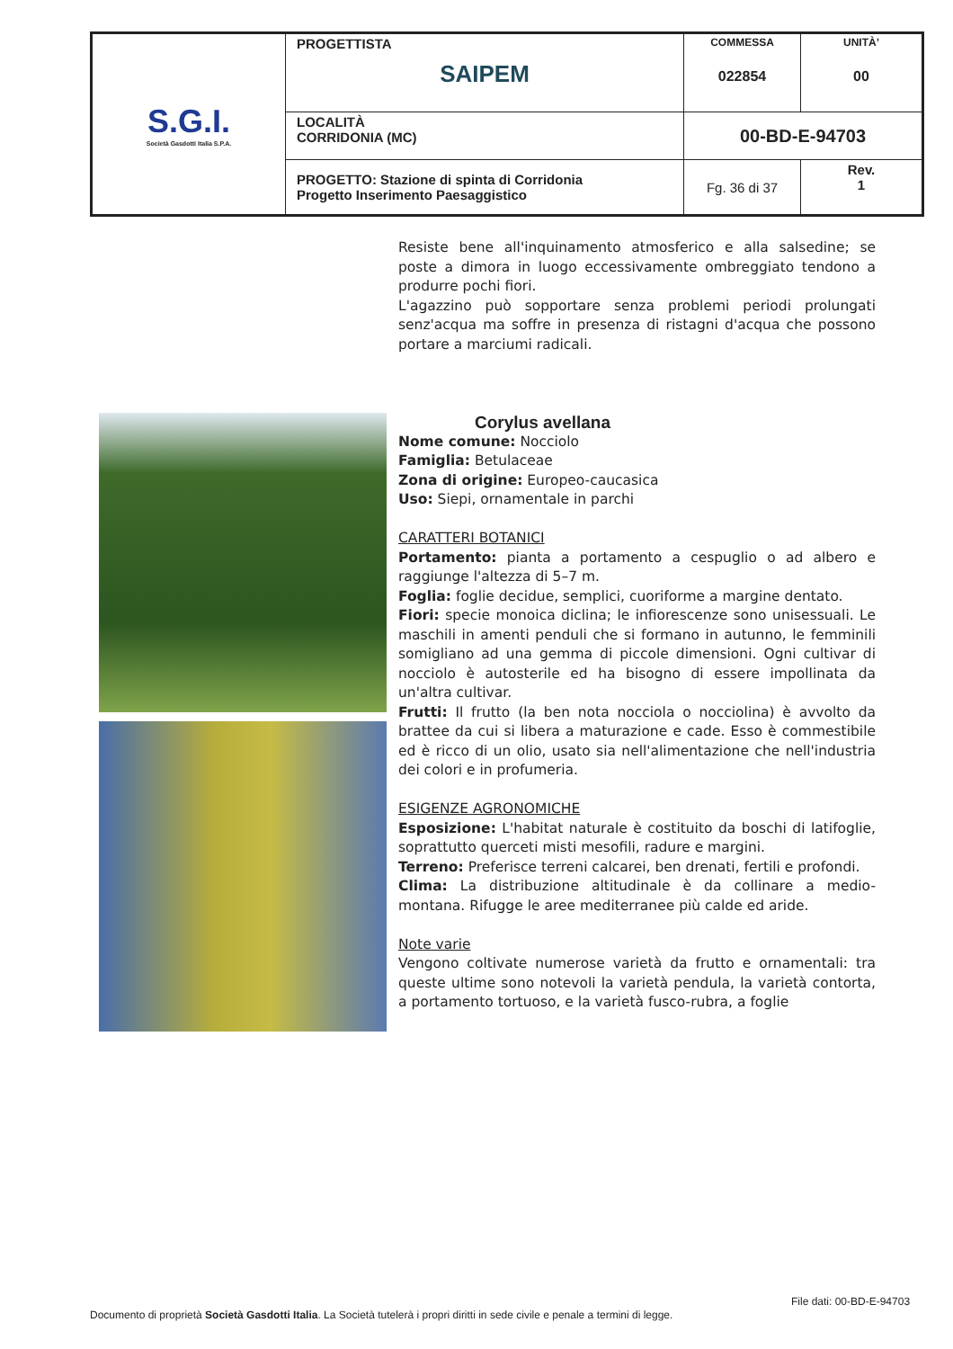| S.G.I. Società Gasdotti Italia S.P.A. | PROGETTISTA SAIPEM | COMMESSA 022854 | UNITÀ’ 00 |
| | LOCALITÀ CORRIDONIA (MC) | 00-BD-E-94703 | |
| | PROGETTO: Stazione di spinta di Corridonia Progetto Inserimento Paesaggistico | Fg. 36 di 37 | Rev. 1 |
Resiste bene all'inquinamento atmosferico e alla salsedine; se poste a dimora in luogo eccessivamente ombreggiato tendono a produrre pochi fiori.
L'agazzino può sopportare senza problemi periodi prolungati senz'acqua ma soffre in presenza di ristagni d'acqua che possono portare a marciumi radicali.
Corylus avellana
Nome comune: Nocciolo
Famiglia: Betulaceae
Zona di origine: Europeo-caucasica
Uso: Siepi, ornamentale in parchi
CARATTERI BOTANICI
Portamento: pianta a portamento a cespuglio o ad albero e raggiunge l'altezza di 5–7 m.
Foglia: foglie decidue, semplici, cuoriforme a margine dentato.
Fiori: specie monoica diclina; le infiorescenze sono unisessuali. Le maschili in amenti penduli che si formano in autunno, le femminili somigliano ad una gemma di piccole dimensioni. Ogni cultivar di nocciolo è autosterile ed ha bisogno di essere impollinata da un'altra cultivar.
Frutti: Il frutto (la ben nota nocciola o nocciolina) è avvolto da brattee da cui si libera a maturazione e cade. Esso è commestibile ed è ricco di un olio, usato sia nell'alimentazione che nell'industria dei colori e in profumeria.
ESIGENZE AGRONOMICHE
Esposizione: L'habitat naturale è costituito da boschi di latifoglie, soprattutto querceti misti mesofili, radure e margini.
Terreno: Preferisce terreni calcarei, ben drenati, fertili e profondi.
Clima: La distribuzione altitudinale è da collinare a medio-montana. Rifugge le aree mediterranee più calde ed aride.
Note varie
Vengono coltivate numerose varietà da frutto e ornamentali: tra queste ultime sono notevoli la varietà pendula, la varietà contorta, a portamento tortuoso, e la varietà fusco-rubra, a foglie
File dati: 00-BD-E-94703
Documento di proprietà Società Gasdotti Italia. La Società tutelerà i propri diritti in sede civile e penale a termini di legge.